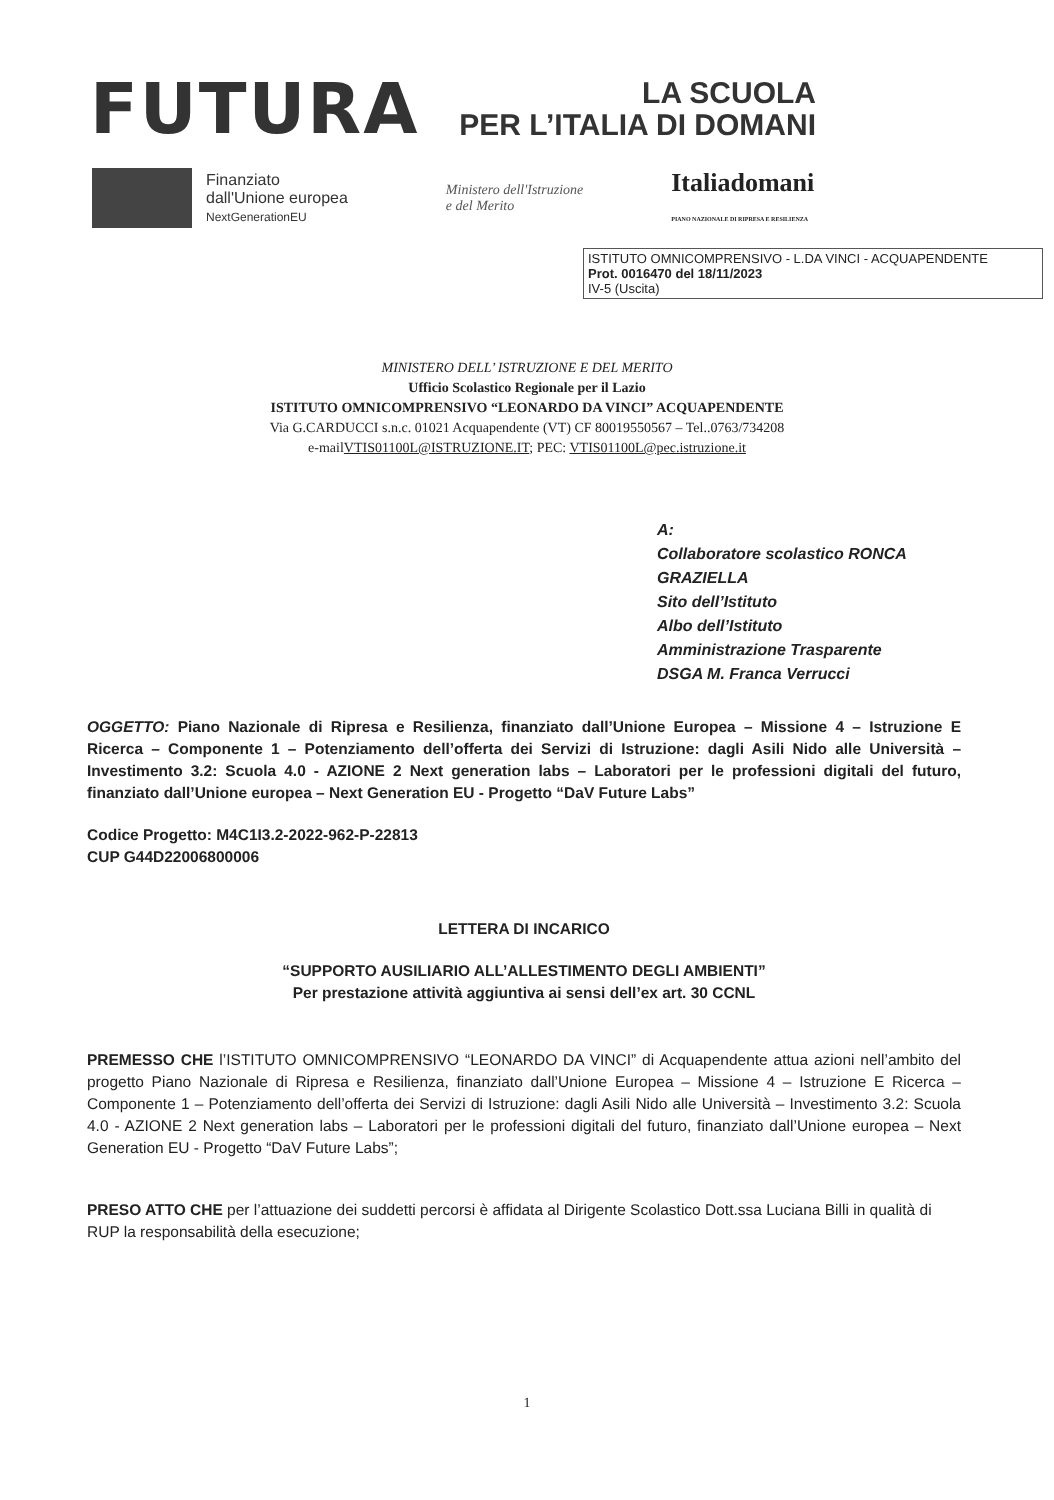FUTURA
LA SCUOLA
PER L’ITALIA DI DOMANI
Finanziato
dall'Unione europea
NextGenerationEU
Ministero dell'Istruzione
e del Merito
Italiadomani
PIANO NAZIONALE DI RIPRESA E RESILIENZA
ISTITUTO OMNICOMPRENSIVO - L.DA VINCI - ACQUAPENDENTE
Prot. 0016470 del 18/11/2023
IV-5 (Uscita)
MINISTERO DELL’ ISTRUZIONE E DEL MERITO
Ufficio Scolastico Regionale per il Lazio
ISTITUTO OMNICOMPRENSIVO “LEONARDO DA VINCI” ACQUAPENDENTE
Via G.CARDUCCI s.n.c. 01021 Acquapendente (VT) CF 80019550567 – Tel..0763/734208
e-mailVTIS01100L@ISTRUZIONE.IT; PEC: VTIS01100L@pec.istruzione.it
A:
Collaboratore scolastico RONCA GRAZIELLA
Sito dell’Istituto
Albo dell’Istituto
Amministrazione Trasparente
DSGA M. Franca Verrucci
OGGETTO: Piano Nazionale di Ripresa e Resilienza, finanziato dall’Unione Europea – Missione 4 – Istruzione E Ricerca – Componente 1 – Potenziamento dell’offerta dei Servizi di Istruzione: dagli Asili Nido alle Università – Investimento 3.2: Scuola 4.0 - AZIONE 2 Next generation labs – Laboratori per le professioni digitali del futuro, finanziato dall’Unione europea – Next Generation EU - Progetto “DaV Future Labs”
Codice Progetto: M4C1I3.2-2022-962-P-22813
CUP G44D22006800006
LETTERA DI INCARICO
“SUPPORTO AUSILIARIO ALL’ALLESTIMENTO DEGLI AMBIENTI”
Per prestazione attività aggiuntiva ai sensi dell’ex art. 30 CCNL
PREMESSO CHE l’ISTITUTO OMNICOMPRENSIVO “LEONARDO DA VINCI” di Acquapendente attua azioni nell’ambito del progetto Piano Nazionale di Ripresa e Resilienza, finanziato dall’Unione Europea – Missione 4 – Istruzione E Ricerca – Componente 1 – Potenziamento dell’offerta dei Servizi di Istruzione: dagli Asili Nido alle Università – Investimento 3.2: Scuola 4.0 - AZIONE 2 Next generation labs – Laboratori per le professioni digitali del futuro, finanziato dall’Unione europea – Next Generation EU - Progetto “DaV Future Labs”;
PRESO ATTO CHE per l’attuazione dei suddetti percorsi è affidata al Dirigente Scolastico Dott.ssa Luciana Billi in qualità di RUP la responsabilità della esecuzione;
1